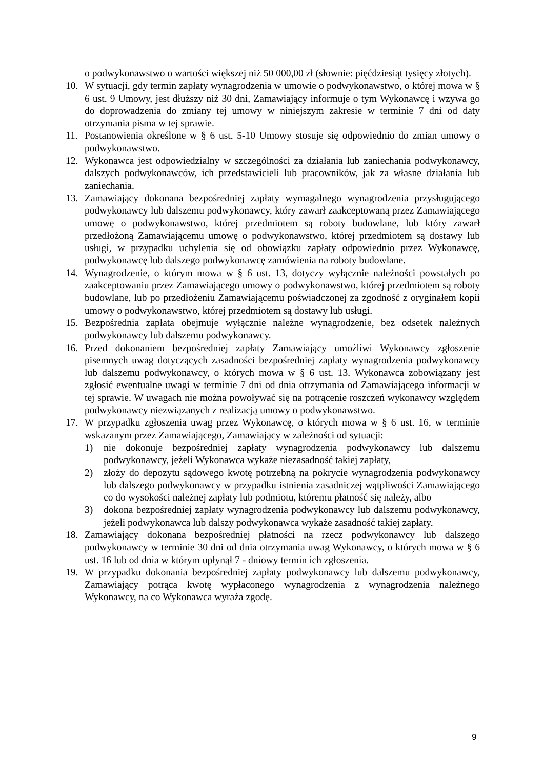o podwykonawstwo o wartości większej niż 50 000,00 zł (słownie: pięćdziesiąt tysięcy złotych).
10. W sytuacji, gdy termin zapłaty wynagrodzenia w umowie o podwykonawstwo, o której mowa w § 6 ust. 9 Umowy, jest dłuższy niż 30 dni, Zamawiający informuje o tym Wykonawcę i wzywa go do doprowadzenia do zmiany tej umowy w niniejszym zakresie w terminie 7 dni od daty otrzymania pisma w tej sprawie.
11. Postanowienia określone w § 6 ust. 5-10 Umowy stosuje się odpowiednio do zmian umowy o podwykonawstwo.
12. Wykonawca jest odpowiedzialny w szczególności za działania lub zaniechania podwykonawcy, dalszych podwykonawców, ich przedstawicieli lub pracowników, jak za własne działania lub zaniechania.
13. Zamawiający dokonana bezpośredniej zapłaty wymagalnego wynagrodzenia przysługującego podwykonawcy lub dalszemu podwykonawcy, który zawarł zaakceptowaną przez Zamawiającego umowę o podwykonawstwo, której przedmiotem są roboty budowlane, lub który zawarł przedłożoną Zamawiającemu umowę o podwykonawstwo, której przedmiotem są dostawy lub usługi, w przypadku uchylenia się od obowiązku zapłaty odpowiednio przez Wykonawcę, podwykonawcę lub dalszego podwykonawcę zamówienia na roboty budowlane.
14. Wynagrodzenie, o którym mowa w § 6 ust. 13, dotyczy wyłącznie należności powstałych po zaakceptowaniu przez Zamawiającego umowy o podwykonawstwo, której przedmiotem są roboty budowlane, lub po przedłożeniu Zamawiającemu poświadczonej za zgodność z oryginałem kopii umowy o podwykonawstwo, której przedmiotem są dostawy lub usługi.
15. Bezpośrednia zapłata obejmuje wyłącznie należne wynagrodzenie, bez odsetek należnych podwykonawcy lub dalszemu podwykonawcy.
16. Przed dokonaniem bezpośredniej zapłaty Zamawiający umożliwi Wykonawcy zgłoszenie pisemnych uwag dotyczących zasadności bezpośredniej zapłaty wynagrodzenia podwykonawcy lub dalszemu podwykonawcy, o których mowa w § 6 ust. 13. Wykonawca zobowiązany jest zgłosić ewentualne uwagi w terminie 7 dni od dnia otrzymania od Zamawiającego informacji w tej sprawie. W uwagach nie można powoływać się na potrącenie roszczeń wykonawcy względem podwykonawcy niezwiązanych z realizacją umowy o podwykonawstwo.
17. W przypadku zgłoszenia uwag przez Wykonawcę, o których mowa w § 6 ust. 16, w terminie wskazanym przez Zamawiającego, Zamawiający w zależności od sytuacji:
1) nie dokonuje bezpośredniej zapłaty wynagrodzenia podwykonawcy lub dalszemu podwykonawcy, jeżeli Wykonawca wykaże niezasadność takiej zapłaty,
2) złoży do depozytu sądowego kwotę potrzebną na pokrycie wynagrodzenia podwykonawcy lub dalszego podwykonawcy w przypadku istnienia zasadniczej wątpliwości Zamawiającego co do wysokości należnej zapłaty lub podmiotu, któremu płatność się należy, albo
3) dokona bezpośredniej zapłaty wynagrodzenia podwykonawcy lub dalszemu podwykonawcy, jeżeli podwykonawca lub dalszy podwykonawca wykaże zasadność takiej zapłaty.
18. Zamawiający dokonana bezpośredniej płatności na rzecz podwykonawcy lub dalszego podwykonawcy w terminie 30 dni od dnia otrzymania uwag Wykonawcy, o których mowa w § 6 ust. 16 lub od dnia w którym upłynął 7 - dniowy termin ich zgłoszenia.
19. W przypadku dokonania bezpośredniej zapłaty podwykonawcy lub dalszemu podwykonawcy, Zamawiający potrąca kwotę wypłaconego wynagrodzenia z wynagrodzenia należnego Wykonawcy, na co Wykonawca wyraża zgodę.
9